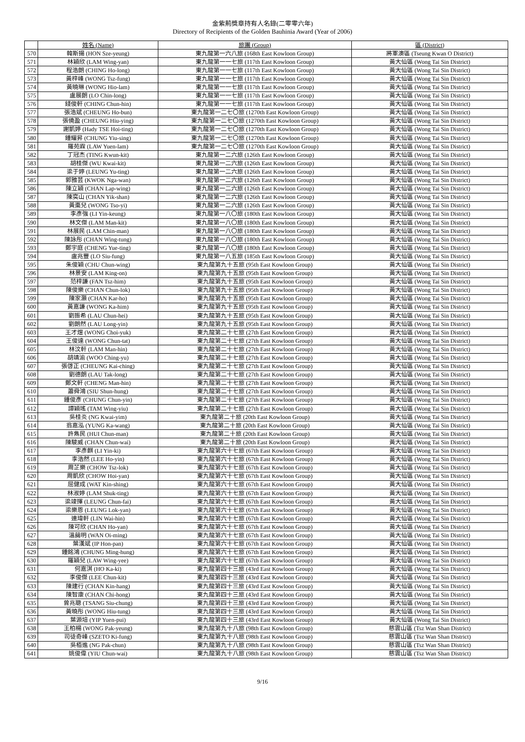金紫荊獎章持有人名錄(二零零六年)
Directory of Recipients of the Golden Bauhinia Award (Year of 2006)
| | 姓名 (Name) | 旅團 (Group) | 區 (District) |
| --- | --- | --- | --- |
| 570 | 韓斯揚 (HON Sze-yeung) | 東九龍第一六八旅 (168th East Kowloon Group) | 將軍澳區 (Tseung Kwan O District) |
| 571 | 林穎欣 (LAM Wing-yan) | 東九龍第一一七旅 (117th East Kowloon Group) | 黃大仙區 (Wong Tai Sin District) |
| 572 | 程浩朗 (CHING Ho-long) | 東九龍第一一七旅 (117th East Kowloon Group) | 黃大仙區 (Wong Tai Sin District) |
| 573 | 黃梓峰 (WONG Tsz-fung) | 東九龍第一一七旅 (117th East Kowloon Group) | 黃大仙區 (Wong Tai Sin District) |
| 574 | 黃曉琳 (WONG Hio-lam) | 東九龍第一一七旅 (117th East Kowloon Group) | 黃大仙區 (Wong Tai Sin District) |
| 575 | 盧展朗 (LO Chin-long) | 東九龍第一一七旅 (117th East Kowloon Group) | 黃大仙區 (Wong Tai Sin District) |
| 576 | 錢俊軒 (CHING Chun-hin) | 東九龍第一一七旅 (117th East Kowloon Group) | 黃大仙區 (Wong Tai Sin District) |
| 577 | 張浩斌 (CHEUNG Ho-bun) | 東九龍第一二七〇旅 (1270th East Kowloon Group) | 黃大仙區 (Wong Tai Sin District) |
| 578 | 張僥盈 (CHEUNG Hiu-ying) | 東九龍第一二七〇旅 (1270th East Kowloon Group) | 黃大仙區 (Wong Tai Sin District) |
| 579 | 謝凱婷 (Hady TSE Hoi-ting) | 東九龍第一二七〇旅 (1270th East Kowloon Group) | 黃大仙區 (Wong Tai Sin District) |
| 580 | 鍾耀昇 (CHUNG Yiu-sing) | 東九龍第一二七〇旅 (1270th East Kowloon Group) | 黃大仙區 (Wong Tai Sin District) |
| 581 | 羅苑霖 (LAW Yuen-lam) | 東九龍第一二七〇旅 (1270th East Kowloon Group) | 黃大仙區 (Wong Tai Sin District) |
| 582 | 丁冠杰 (TING Kwun-kit) | 東九龍第一二六旅 (126th East Kowloon Group) | 黃大仙區 (Wong Tai Sin District) |
| 583 | 胡桂傑 (WU Kwai-kit) | 東九龍第一二六旅 (126th East Kowloon Group) | 黃大仙區 (Wong Tai Sin District) |
| 584 | 梁于婷 (LEUNG Yu-ting) | 東九龍第一二六旅 (126th East Kowloon Group) | 黃大仙區 (Wong Tai Sin District) |
| 585 | 郭雅芸 (KWOK Nga-wan) | 東九龍第一二六旅 (126th East Kowloon Group) | 黃大仙區 (Wong Tai Sin District) |
| 586 | 陳立穎 (CHAN Lap-wing) | 東九龍第一二六旅 (126th East Kowloon Group) | 黃大仙區 (Wong Tai Sin District) |
| 587 | 陳奕山 (CHAN Yik-shan) | 東九龍第一二六旅 (126th East Kowloon Group) | 黃大仙區 (Wong Tai Sin District) |
| 588 | 黃棗兒 (WONG Tso-yi) | 東九龍第一二六旅 (126th East Kowloon Group) | 黃大仙區 (Wong Tai Sin District) |
| 589 | 李彥強 (LI Yin-keung) | 東九龍第一八〇旅 (180th East Kowloon Group) | 黃大仙區 (Wong Tai Sin District) |
| 590 | 林文傑 (LAM Man-kit) | 東九龍第一八〇旅 (180th East Kowloon Group) | 黃大仙區 (Wong Tai Sin District) |
| 591 | 林展民 (LAM Chin-man) | 東九龍第一八〇旅 (180th East Kowloon Group) | 黃大仙區 (Wong Tai Sin District) |
| 592 | 陳詠彤 (CHAN Wing-tung) | 東九龍第一八〇旅 (180th East Kowloon Group) | 黃大仙區 (Wong Tai Sin District) |
| 593 | 鄭宇庭 (CHENG Yue-ting) | 東九龍第一八〇旅 (180th East Kowloon Group) | 黃大仙區 (Wong Tai Sin District) |
| 594 | 盧兆豐 (LO Siu-fung) | 東九龍第一八五旅 (185th East Kowloon Group) | 黃大仙區 (Wong Tai Sin District) |
| 595 | 朱俊穎 (CHU Chun-wing) | 東九龍第九十五旅 (95th East Kowloon Group) | 黃大仙區 (Wong Tai Sin District) |
| 596 | 林景安 (LAM King-on) | 東九龍第九十五旅 (95th East Kowloon Group) | 黃大仙區 (Wong Tai Sin District) |
| 597 | 范梓謙 (FAN Tsz-him) | 東九龍第九十五旅 (95th East Kowloon Group) | 黃大仙區 (Wong Tai Sin District) |
| 598 | 陳俊樂 (CHAN Chun-lok) | 東九龍第九十五旅 (95th East Kowloon Group) | 黃大仙區 (Wong Tai Sin District) |
| 599 | 陳家灝 (CHAN Kar-ho) | 東九龍第九十五旅 (95th East Kowloon Group) | 黃大仙區 (Wong Tai Sin District) |
| 600 | 黃嘉謙 (WONG Ka-him) | 東九龍第九十五旅 (95th East Kowloon Group) | 黃大仙區 (Wong Tai Sin District) |
| 601 | 劉振希 (LAU Chun-hei) | 東九龍第九十五旅 (95th East Kowloon Group) | 黃大仙區 (Wong Tai Sin District) |
| 602 | 劉朗然 (LAU Long-yin) | 東九龍第九十五旅 (95th East Kowloon Group) | 黃大仙區 (Wong Tai Sin District) |
| 603 | 王才煜 (WONG Choi-yuk) | 東九龍第二十七旅 (27th East Kowloon Group) | 黃大仙區 (Wong Tai Sin District) |
| 604 | 王俊達 (WONG Chun-tat) | 東九龍第二十七旅 (27th East Kowloon Group) | 黃大仙區 (Wong Tai Sin District) |
| 605 | 林汶軒 (LAM Man-hin) | 東九龍第二十七旅 (27th East Kowloon Group) | 黃大仙區 (Wong Tai Sin District) |
| 606 | 胡靖渝 (WOO Ching-yu) | 東九龍第二十七旅 (27th East Kowloon Group) | 黃大仙區 (Wong Tai Sin District) |
| 607 | 張啓正 (CHEUNG Kai-ching) | 東九龍第二十七旅 (27th East Kowloon Group) | 黃大仙區 (Wong Tai Sin District) |
| 608 | 劉德朗 (LAU Tak-long) | 東九龍第二十七旅 (27th East Kowloon Group) | 黃大仙區 (Wong Tai Sin District) |
| 609 | 鄭文軒 (CHENG Man-hin) | 東九龍第二十七旅 (27th East Kowloon Group) | 黃大仙區 (Wong Tai Sin District) |
| 610 | 蕭舜鴻 (SIU Shun-hung) | 東九龍第二十七旅 (27th East Kowloon Group) | 黃大仙區 (Wong Tai Sin District) |
| 611 | 鍾俊彥 (CHUNG Chun-yin) | 東九龍第二十七旅 (27th East Kowloon Group) | 黃大仙區 (Wong Tai Sin District) |
| 612 | 譚穎瑤 (TAM Wing-yiu) | 東九龍第二十七旅 (27th East Kowloon Group) | 黃大仙區 (Wong Tai Sin District) |
| 613 | 吳桂炎 (NG Kwai-yim) | 東九龍第二十旅 (20th East Kowloon Group) | 黃大仙區 (Wong Tai Sin District) |
| 614 | 翁嘉泓 (YUNG Ka-wang) | 東九龍第二十旅 (20th East Kowloon Group) | 黃大仙區 (Wong Tai Sin District) |
| 615 | 許雋民 (HUI Chun-man) | 東九龍第二十旅 (20th East Kowloon Group) | 黃大仙區 (Wong Tai Sin District) |
| 616 | 陳駿威 (CHAN Chun-wai) | 東九龍第二十旅 (20th East Kowloon Group) | 黃大仙區 (Wong Tai Sin District) |
| 617 | 李彥麒 (LI Yin-ki) | 東九龍第六十七旅 (67th East Kowloon Group) | 黃大仙區 (Wong Tai Sin District) |
| 618 | 李浩然 (LEE Ho-yin) | 東九龍第六十七旅 (67th East Kowloon Group) | 黃大仙區 (Wong Tai Sin District) |
| 619 | 周芷樂 (CHOW Tsz-lok) | 東九龍第六十七旅 (67th East Kowloon Group) | 黃大仙區 (Wong Tai Sin District) |
| 620 | 周凱欣 (CHOW Hoi-yan) | 東九龍第六十七旅 (67th East Kowloon Group) | 黃大仙區 (Wong Tai Sin District) |
| 621 | 屈健成 (WAT Kin-shing) | 東九龍第六十七旅 (67th East Kowloon Group) | 黃大仙區 (Wong Tai Sin District) |
| 622 | 林淑婷 (LAM Shuk-ting) | 東九龍第六十七旅 (67th East Kowloon Group) | 黃大仙區 (Wong Tai Sin District) |
| 623 | 梁竣揮 (LEUNG Chun-fai) | 東九龍第六十七旅 (67th East Kowloon Group) | 黃大仙區 (Wong Tai Sin District) |
| 624 | 梁樂恩 (LEUNG Lok-yan) | 東九龍第六十七旅 (67th East Kowloon Group) | 黃大仙區 (Wong Tai Sin District) |
| 625 | 連瑋軒 (LIN Wai-hin) | 東九龍第六十七旅 (67th East Kowloon Group) | 黃大仙區 (Wong Tai Sin District) |
| 626 | 陳可欣 (CHAN Ho-yan) | 東九龍第六十七旅 (67th East Kowloon Group) | 黃大仙區 (Wong Tai Sin District) |
| 627 | 溫藹明 (WAN Oi-ming) | 東九龍第六十七旅 (67th East Kowloon Group) | 黃大仙區 (Wong Tai Sin District) |
| 628 | 葉漢斌 (IP Hon-pan) | 東九龍第六十七旅 (67th East Kowloon Group) | 黃大仙區 (Wong Tai Sin District) |
| 629 | 鍾銘鴻 (CHUNG Ming-hung) | 東九龍第六十七旅 (67th East Kowloon Group) | 黃大仙區 (Wong Tai Sin District) |
| 630 | 羅穎兒 (LAW Wing-yee) | 東九龍第六十七旅 (67th East Kowloon Group) | 黃大仙區 (Wong Tai Sin District) |
| 631 | 何嘉淇 (HO Ka-ki) | 東九龍第四十三旅 (43rd East Kowloon Group) | 黃大仙區 (Wong Tai Sin District) |
| 632 | 李俊傑 (LEE Chun-kit) | 東九龍第四十三旅 (43rd East Kowloon Group) | 黃大仙區 (Wong Tai Sin District) |
| 633 | 陳建行 (CHAN Kin-hang) | 東九龍第四十三旅 (43rd East Kowloon Group) | 黃大仙區 (Wong Tai Sin District) |
| 634 | 陳智康 (CHAN Chi-hong) | 東九龍第四十三旅 (43rd East Kowloon Group) | 黃大仙區 (Wong Tai Sin District) |
| 635 | 曾兆聰 (TSANG Siu-chung) | 東九龍第四十三旅 (43rd East Kowloon Group) | 黃大仙區 (Wong Tai Sin District) |
| 636 | 黃曉彤 (WONG Hiu-tung) | 東九龍第四十三旅 (43rd East Kowloon Group) | 黃大仙區 (Wong Tai Sin District) |
| 637 | 葉源培 (YIP Yuen-pui) | 東九龍第四十三旅 (43rd East Kowloon Group) | 黃大仙區 (Wong Tai Sin District) |
| 638 | 王柏楊 (WONG Pak-yeung) | 東九龍第九十八旅 (98th East Kowloon Group) | 慈雲山區 (Tsz Wan Shan District) |
| 639 | 司徒奇峰 (SZETO Ki-fung) | 東九龍第九十八旅 (98th East Kowloon Group) | 慈雲山區 (Tsz Wan Shan District) |
| 640 | 吳栢進 (NG Pak-chun) | 東九龍第九十八旅 (98th East Kowloon Group) | 慈雲山區 (Tsz Wan Shan District) |
| 641 | 姚俊偉 (YIU Chun-wai) | 東九龍第九十八旅 (98th East Kowloon Group) | 慈雲山區 (Tsz Wan Shan District) |
9/16